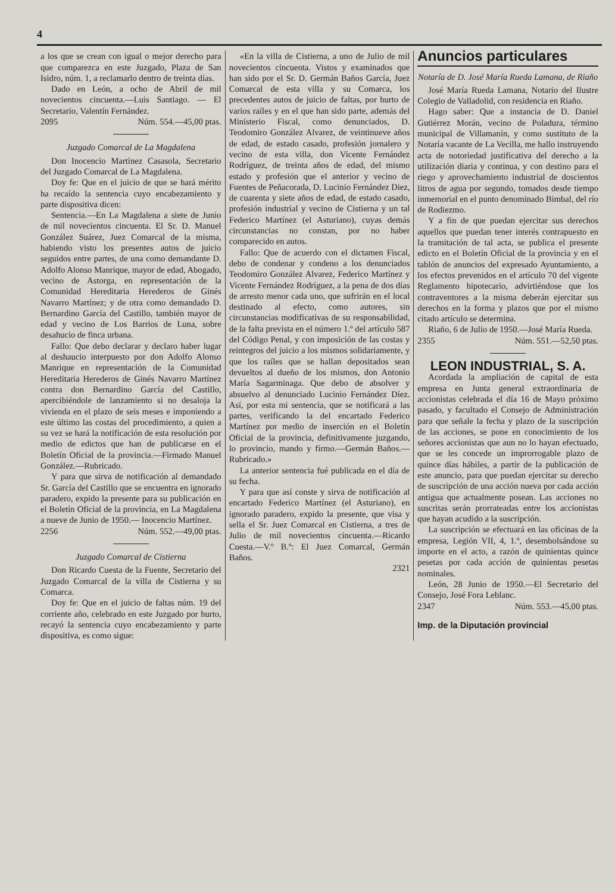4
a los que se crean con igual o mejor derecho para que comparezca en este Juzgado, Plaza de San Isidro, núm. 1, a reclamarlo dentro de treinta días.
Dado en León, a ocho de Abril de mil novecientos cincuenta.—Luis Santiago. — El Secretario, Valentín Fernández.
2095 Núm. 554.—45,00 ptas.
Juzgado Comarcal de La Magdalena
Don Inocencio Martínez Casasola, Secretario del Juzgado Comarcal de La Magdalena.
Doy fe: Que en el juicio de que se hará mérito ha recaído la sentencia cuyo encabezamiento y parte dispositiva dicen:
Sentencia.—En La Magdalena a siete de Junio de mil novecientos cincuenta. El Sr. D. Manuel González Suárez, Juez Comarcal de la misma, habiendo visto los presentes autos de juicio seguidos entre partes, de una como demandante D. Adolfo Alonso Manrique, mayor de edad, Abogado, vecino de Astorga, en representación de la Comunidad Hereditaria Herederos de Ginés Navarro Martínez; y de otra como demandado D. Bernardino García del Castillo, también mayor de edad y vecino de Los Barrios de Luna, sobre desahucio de finca urbana.
Fallo: Que debo declarar y declaro haber lugar al deshaucio interpuesto por don Adolfo Alonso Manrique en representación de la Comunidad Hereditaria Herederos de Ginés Navarro Martínez contra don Bernardino García del Castillo, apercibiéndole de lanzamiento si no desaloja la vivienda en el plazo de seis meses e imponiendo a este último las costas del procedimiento, a quien a su vez se hará la notificación de esta resolución por medio de edictos que han de publicarse en el Boletín Oficial de la provincia.—Firmado Manuel González.—Rubricado.
Y para que sirva de notificación al demandado Sr. García del Castillo que se encuentra en ignorado paradero, expido la presente para su publicación en el Boletín Oficial de la provincia, en La Magdalena a nueve de Junio de 1950.— Inocencio Martínez.
2256 Núm. 552.—49,00 ptas.
Juzgado Comarcal de Cistierna
Don Ricardo Cuesta de la Fuente, Secretario del Juzgado Comarcal de la villa de Cistierna y su Comarca.
Doy fe: Que en el juicio de faltas núm. 19 del corriente año, celebrado en este Juzgado por hurto, recayó la sentencia cuyo encabezamiento y parte dispositiva, es como sigue:
«En la villa de Cistierna, a uno de Julio de mil novecientos cincuenta. Vistos y examinados que han sido por el Sr. D. Germán Baños García, Juez Comarcal de esta villa y su Comarca, los precedentes autos de juicio de faltas, por hurto de varios raíles y en el que han sido parte, además del Ministerio Fiscal, como denunciados, D. Teodomiro González Alvarez, de veintinueve años de edad, de estado casado, profesión jornalero y vecino de esta villa, don Vicente Fernández Rodríguez, de treinta años de edad, del mismo estado y profesión que el anterior y vecino de Fuentes de Peñacorada, D. Lucinio Fernández Diez, de cuarenta y siete años de edad, de estado casado, profesión industrial y vecino de Cistierna y un tal Federico Martínez (el Asturiano), cuyas demás circunstancias no constan, por no haber comparecido en autos.
Fallo: Que de acuerdo con el dictamen Fiscal, debo de condenar y condeno a los denunciados Teodomiro González Alvarez, Federico Martínez y Vicente Fernández Rodríguez, a la pena de dos días de arresto menor cada uno, que sufrirán en el local destinado al efecto, como autores, sin circunstancias modificativas de su responsabilidad, de la falta prevista en el número 1.º del artículo 587 del Código Penal, y con imposición de las costas y reintegros del juicio a los mismos solidariamente, y que los raíles que se hallan depositados sean devueltos al dueño de los mismos, don Antonio María Sagarminaga. Que debo de absolver y absuelvo al denunciado Lucinio Fernández Díez. Así, por esta mi sentencia, que se notificará a las partes, verificando la del encartado Federico Martínez por medio de inserción en el Boletín Oficial de la provincia, definitivamente juzgando, lo provincio, mando y firmo.—Germán Baños.—Rubricado.»
La anterior sentencia fué publicada en el día de su fecha.
Y para que así conste y sirva de notificación al encartado Federico Martínez (el Asturiano), en ignorado paradero, expido la presente, que visa y sella el Sr. Juez Comarcal en Cistierna, a tres de Julio de mil novecientos cincuenta.—Ricardo Cuesta.—V.º B.º: El Juez Comarcal, Germán Baños.
2321
Anuncios particulares
Notaría de D. José María Rueda Lamana, de Riaño
José María Rueda Lamana, Notario del Ilustre Colegio de Valladolid, con residencia en Riaño.
Hago saber: Que a instancia de D. Daniel Gutiérrez Morán, vecino de Poladura, término municipal de Villamanín, y como sustituto de la Notaría vacante de La Vecilla, me hallo instruyendo acta de notoriedad justificativa del derecho a la utilización diaria y continua, y con destino para el riego y aprovechamiento industrial de doscientos litros de agua por segundo, tomados desde tiempo inmemorial en el punto denominado Bimbal, del río de Rodiezmo.
Y a fin de que puedan ejercitar sus derechos aquellos que puedan tener interés contrapuesto en la tramitación de tal acta, se publica el presente edicto en el Boletín Oficial de la provincia y en el tablón de anuncios del expresado Ayuntamiento, a los efectos prevenidos en el artículo 70 del vigente Reglamento hipotecario, advirtiéndose que los contraventores a la misma deberán ejercitar sus derechos en la forma y plazos que por el mismo citado artículo se determina.
Riaño, 6 de Julio de 1950.—José María Rueda.
2355 Núm. 551.—52,50 ptas.
LEON INDUSTRIAL, S. A.
Acordada la ampliación de capital de esta empresa en Junta general extraordinaria de accionistas celebrada el día 16 de Mayo próximo pasado, y facultado el Consejo de Administración para que señale la fecha y plazo de la suscripción de las acciones, se pone en conocimiento de los señores accionistas que aun no lo hayan efectuado, que se les concede un improrrogable plazo de quince días hábiles, a partir de la publicación de este anuncio, para que puedan ejercitar su derecho de suscripción de una acción nueva por cada acción antigua que actualmente posean. Las acciones no suscritas serán prorrateadas entre los accionistas que hayan acudido a la suscripción.
La suscripción se efectuará en las oficinas de la empresa, Legión VII, 4, 1.º, desembolsándose su importe en el acto, a razón de quinientas quince pesetas por cada acción de quinientas pesetas nominales.
León, 28 Junio de 1950.—El Secretario del Consejo, José Fora Leblanc.
2347 Núm. 553.—45,00 ptas.
Imp. de la Diputación provincial